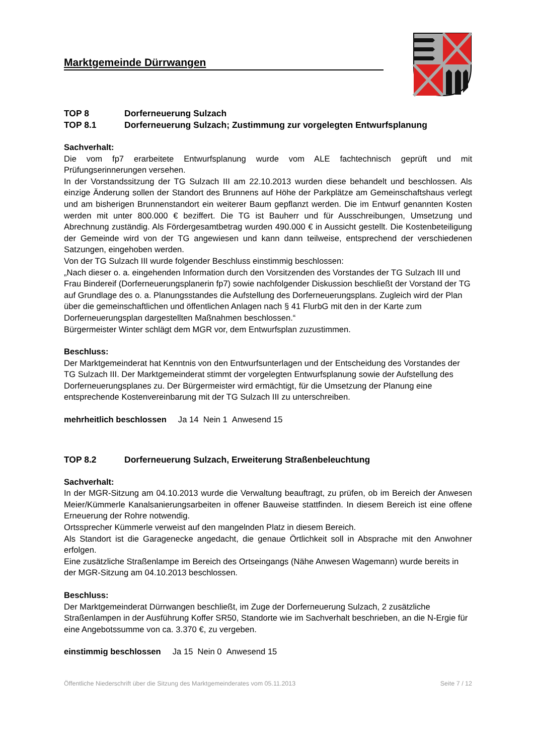Marktgemeinde Dürrwangen
TOP 8 Dorferneuerung Sulzach
TOP 8.1 Dorferneuerung Sulzach; Zustimmung zur vorgelegten Entwurfsplanung
Sachverhalt:
Die vom fp7 erarbeitete Entwurfsplanung wurde vom ALE fachtechnisch geprüft und mit Prüfungserinnerungen versehen.
In der Vorstandssitzung der TG Sulzach III am 22.10.2013 wurden diese behandelt und beschlossen. Als einzige Änderung sollen der Standort des Brunnens auf Höhe der Parkplätze am Gemeinschaftshaus verlegt und am bisherigen Brunnenstandort ein weiterer Baum gepflanzt werden. Die im Entwurf genannten Kosten werden mit unter 800.000 € beziffert. Die TG ist Bauherr und für Ausschreibungen, Umsetzung und Abrechnung zuständig. Als Fördergesamtbetrag wurden 490.000 € in Aussicht gestellt. Die Kostenbeteiligung der Gemeinde wird von der TG angewiesen und kann dann teilweise, entsprechend der verschiedenen Satzungen, eingehoben werden.
Von der TG Sulzach III wurde folgender Beschluss einstimmig beschlossen:
„Nach dieser o. a. eingehenden Information durch den Vorsitzenden des Vorstandes der TG Sulzach III und Frau Bindereif (Dorferneuerungsplanerin fp7) sowie nachfolgender Diskussion beschließt der Vorstand der TG auf Grundlage des o. a. Planungsstandes die Aufstellung des Dorferneuerungsplans. Zugleich wird der Plan über die gemeinschaftlichen und öffentlichen Anlagen nach § 41 FlurbG mit den in der Karte zum Dorferneuerungsplan dargestellten Maßnahmen beschlossen.“
Bürgermeister Winter schlägt dem MGR vor, dem Entwurfsplan zuzustimmen.
Beschluss:
Der Marktgemeinderat hat Kenntnis von den Entwurfsunterlagen und der Entscheidung des Vorstandes der TG Sulzach III. Der Marktgemeinderat stimmt der vorgelegten Entwurfsplanung sowie der Aufstellung des Dorferneuerungsplanes zu. Der Bürgermeister wird ermächtigt, für die Umsetzung der Planung eine entsprechende Kostenvereinbarung mit der TG Sulzach III zu unterschreiben.
mehrheitlich beschlossen Ja 14 Nein 1 Anwesend 15
TOP 8.2 Dorferneuerung Sulzach, Erweiterung Straßenbeleuchtung
Sachverhalt:
In der MGR-Sitzung am 04.10.2013 wurde die Verwaltung beauftragt, zu prüfen, ob im Bereich der Anwesen Meier/Kümmerle Kanalsanierungsarbeiten in offener Bauweise stattfinden. In diesem Bereich ist eine offene Erneuerung der Rohre notwendig.
Ortssprecher Kümmerle verweist auf den mangelnden Platz in diesem Bereich.
Als Standort ist die Garagenecke angedacht, die genaue Örtlichkeit soll in Absprache mit den Anwohner erfolgen.
Eine zusätzliche Straßenlampe im Bereich des Ortseingangs (Nähe Anwesen Wagemann) wurde bereits in der MGR-Sitzung am 04.10.2013 beschlossen.
Beschluss:
Der Marktgemeinderat Dürrwangen beschließt, im Zuge der Dorferneuerung Sulzach, 2 zusätzliche Straßenlampen in der Ausführung Koffer SR50, Standorte wie im Sachverhalt beschrieben, an die N-Ergie für eine Angebotssumme von ca. 3.370 €, zu vergeben.
einstimmig beschlossen Ja 15 Nein 0 Anwesend 15
Öffentliche Niederschrift über die Sitzung des Marktgemeinderates vom 05.11.2013 Seite 7 / 12